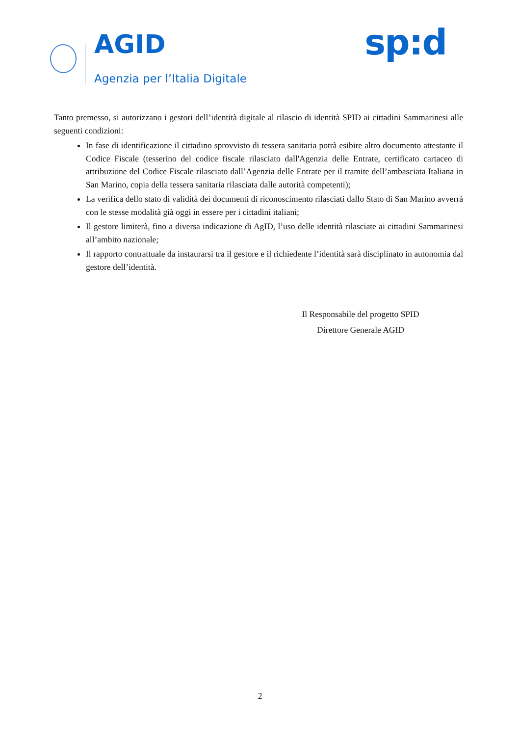AGID
Agenzia per l’Italia Digitale
sp:d
Tanto premesso, si autorizzano i gestori dell’identità digitale al rilascio di identità SPID ai cittadini Sammarinesi alle seguenti condizioni:
In fase di identificazione il cittadino sprovvisto di tessera sanitaria potrà esibire altro documento attestante il Codice Fiscale (tesserino del codice fiscale rilasciato dall'Agenzia delle Entrate, certificato cartaceo di attribuzione del Codice Fiscale rilasciato dall’Agenzia delle Entrate per il tramite dell’ambasciata Italiana in San Marino, copia della tessera sanitaria rilasciata dalle autorità competenti);
La verifica dello stato di validità dei documenti di riconoscimento rilasciati dallo Stato di San Marino avverrà con le stesse modalità già oggi in essere per i cittadini italiani;
Il gestore limiterà, fino a diversa indicazione di AgID, l’uso delle identità rilasciate ai cittadini Sammarinesi all’ambito nazionale;
Il rapporto contrattuale da instaurarsi tra il gestore e il richiedente l’identità sarà disciplinato in autonomia dal gestore dell’identità.
Il Responsabile del progetto SPID
Direttore Generale AGID
2